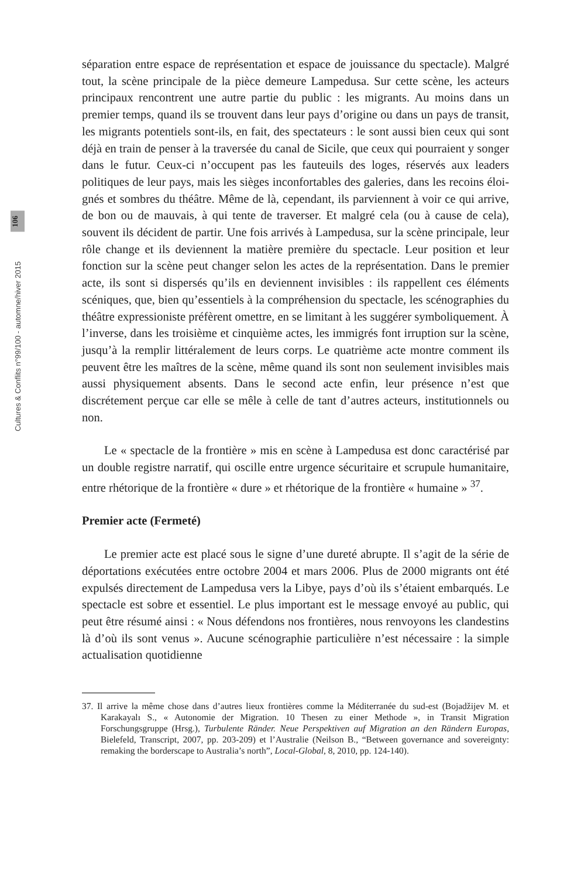106
Cultures & Conflits n°99/100 - automne/hiver 2015
séparation entre espace de représentation et espace de jouissance du spectacle). Malgré tout, la scène principale de la pièce demeure Lampedusa. Sur cette scène, les acteurs principaux rencontrent une autre partie du public : les migrants. Au moins dans un premier temps, quand ils se trouvent dans leur pays d’origine ou dans un pays de transit, les migrants potentiels sont-ils, en fait, des spectateurs : le sont aussi bien ceux qui sont déjà en train de penser à la traversée du canal de Sicile, que ceux qui pourraient y songer dans le futur. Ceux-ci n’occupent pas les fauteuils des loges, réservés aux leaders politiques de leur pays, mais les sièges inconfortables des galeries, dans les recoins éloi­gnés et sombres du théâtre. Même de là, cependant, ils parviennent à voir ce qui arrive, de bon ou de mauvais, à qui tente de traverser. Et malgré cela (ou à cause de cela), souvent ils décident de partir. Une fois arrivés à Lampedusa, sur la scène principale, leur rôle change et ils deviennent la matière première du spectacle. Leur position et leur fonction sur la scène peut changer selon les actes de la représentation. Dans le premier acte, ils sont si dispersés qu’ils en deviennent invisibles : ils rappellent ces éléments scéniques, que, bien qu’es­sentiels à la compréhension du spectacle, les scénographies du théâtre expres­sioniste préfèrent omettre, en se limitant à les suggérer symboliquement. À l’inverse, dans les troisième et cinquième actes, les immigrés font irruption sur la scène, jusqu’à la remplir littéralement de leurs corps. Le quatrième acte montre comment ils peuvent être les maîtres de la scène, même quand ils sont non seulement invisibles mais aussi physiquement absents. Dans le second acte enfin, leur présence n’est que discrétement perçue car elle se mêle à celle de tant d’autres acteurs, institutionnels ou non.
Le « spectacle de la frontière » mis en scène à Lampedusa est donc carac­térisé par un double registre narratif, qui oscille entre urgence sécuritaire et scrupule humanitaire, entre rhétorique de la frontière « dure » et rhétorique de la frontière « humaine » <sup>37</sup>.
Premier acte (Fermeté)
Le premier acte est placé sous le signe d’une dureté abrupte. Il s’agit de la série de déportations exécutées entre octobre 2004 et mars 2006. Plus de 2000 migrants ont été expulsés directement de Lampedusa vers la Libye, pays d’où ils s’étaient embarqués. Le spectacle est sobre et essentiel. Le plus important est le message envoyé au public, qui peut être résumé ainsi : « Nous défendons nos frontières, nous renvoyons les clandestins là d’où ils sont venus ». Aucune scénographie particulière n’est nécessaire : la simple actualisation quotidienne
37. Il arrive la même chose dans d’autres lieux frontières comme la Méditerranée du sud-est (Bojadžijev M. et Karakayalı S., « Autonomie der Migration. 10 Thesen zu einer Methode », in Transit Migration Forschungsgruppe (Hrsg.), Turbulente Ränder. Neue Perspektiven auf Migration an den Rändern Europas, Bielefeld, Transcript, 2007, pp. 203-209) et l’Australie (Neilson B., “Between governance and sovereignty: remaking the borderscape to Australia’s north”, Local-Global, 8, 2010, pp. 124-140).